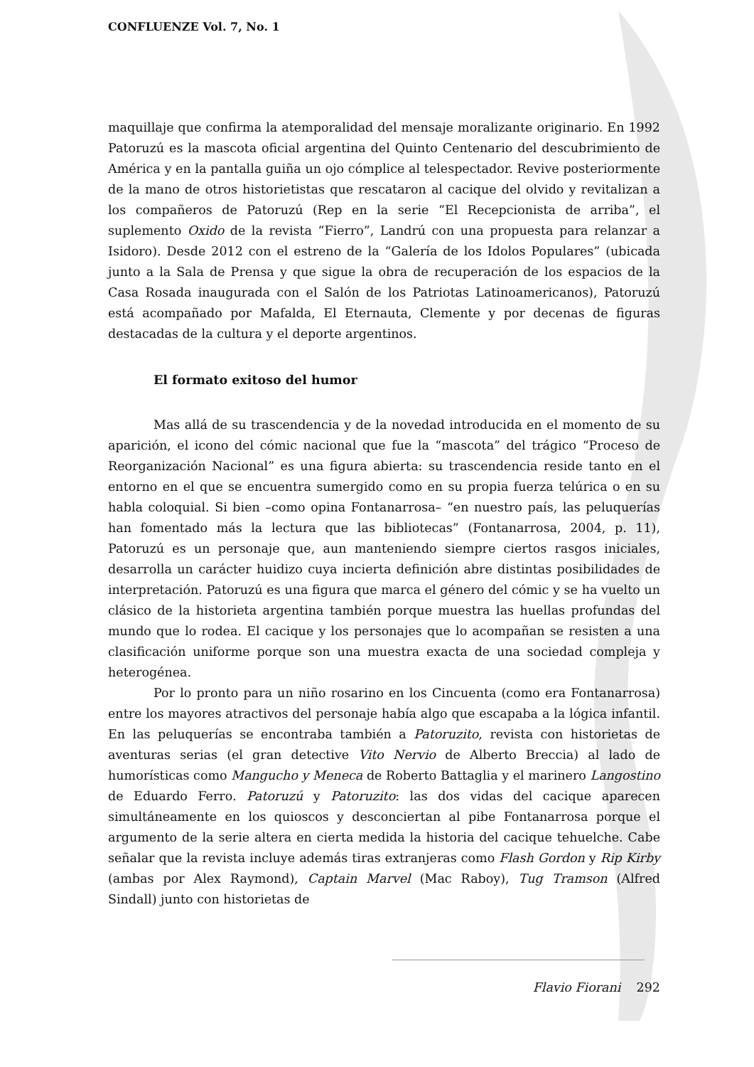CONFLUENZE Vol. 7, No. 1
maquillaje que confirma la atemporalidad del mensaje moralizante originario. En 1992 Patoruzú es la mascota oficial argentina del Quinto Centenario del descubrimiento de América y en la pantalla guiña un ojo cómplice al telespectador. Revive posteriormente de la mano de otros historietistas que rescataron al cacique del olvido y revitalizan a los compañeros de Patoruzú (Rep en la serie “El Recepcionista de arriba”, el suplemento Oxido de la revista “Fierro”, Landrú con una propuesta para relanzar a Isidoro). Desde 2012 con el estreno de la “Galería de los Idolos Populares” (ubicada junto a la Sala de Prensa y que sigue la obra de recuperación de los espacios de la Casa Rosada inaugurada con el Salón de los Patriotas Latinoamericanos), Patoruzú está acompañado por Mafalda, El Eternauta, Clemente y por decenas de figuras destacadas de la cultura y el deporte argentinos.
El formato exitoso del humor
Mas allá de su trascendencia y de la novedad introducida en el momento de su aparición, el icono del cómic nacional que fue la “mascota” del trágico “Proceso de Reorganización Nacional” es una figura abierta: su trascendencia reside tanto en el entorno en el que se encuentra sumergido como en su propia fuerza telúrica o en su habla coloquial. Si bien –como opina Fontanarrosa– “en nuestro país, las peluquerías han fomentado más la lectura que las bibliotecas” (Fontanarrosa, 2004, p. 11), Patoruzú es un personaje que, aun manteniendo siempre ciertos rasgos iniciales, desarrolla un carácter huidizo cuya incierta definición abre distintas posibilidades de interpretación. Patoruzú es una figura que marca el género del cómic y se ha vuelto un clásico de la historieta argentina también porque muestra las huellas profundas del mundo que lo rodea. El cacique y los personajes que lo acompañan se resisten a una clasificación uniforme porque son una muestra exacta de una sociedad compleja y heterogénea.
Por lo pronto para un niño rosarino en los Cincuenta (como era Fontanarrosa) entre los mayores atractivos del personaje había algo que escapaba a la lógica infantil. En las peluquerías se encontraba también a Patoruzito, revista con historietas de aventuras serias (el gran detective Vito Nervio de Alberto Breccia) al lado de humorísticas como Mangucho y Meneca de Roberto Battaglia y el marinero Langostino de Eduardo Ferro. Patoruzú y Patoruzito: las dos vidas del cacique aparecen simultáneamente en los quioscos y desconciertan al pibe Fontanarrosa porque el argumento de la serie altera en cierta medida la historia del cacique tehuelche. Cabe señalar que la revista incluye además tiras extranjeras como Flash Gordon y Rip Kirby (ambas por Alex Raymond), Captain Marvel (Mac Raboy), Tug Tramson (Alfred Sindall) junto con historietas de
Flavio Fiorani 292